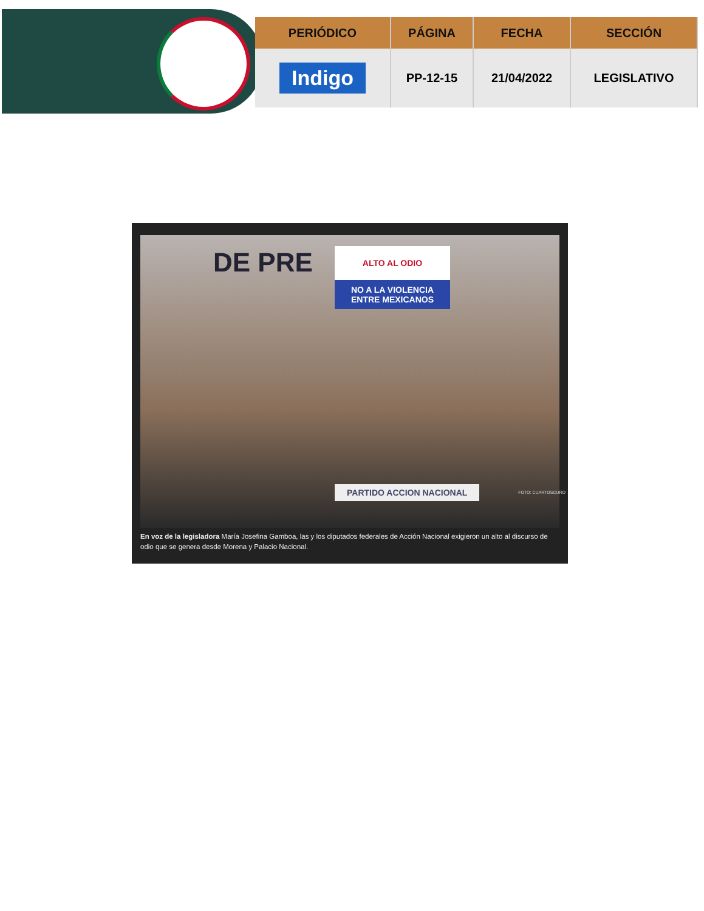| PERIÓDICO | PÁGINA | FECHA | SECCIÓN |
| --- | --- | --- | --- |
| Indigo | PP-12-15 | 21/04/2022 | LEGISLATIVO |
DE PRE
ALTO AL ODIO
NO A LA VIOLENCIA ENTRE MEXICANOS
PARTIDO ACCION NACIONAL FOTO: CUARTOSCURO
En voz de la legisladora María Josefina Gamboa, las y los diputados federales de Acción Nacional exigieron un alto al discurso de odio que se genera desde Morena y Palacio Nacional.